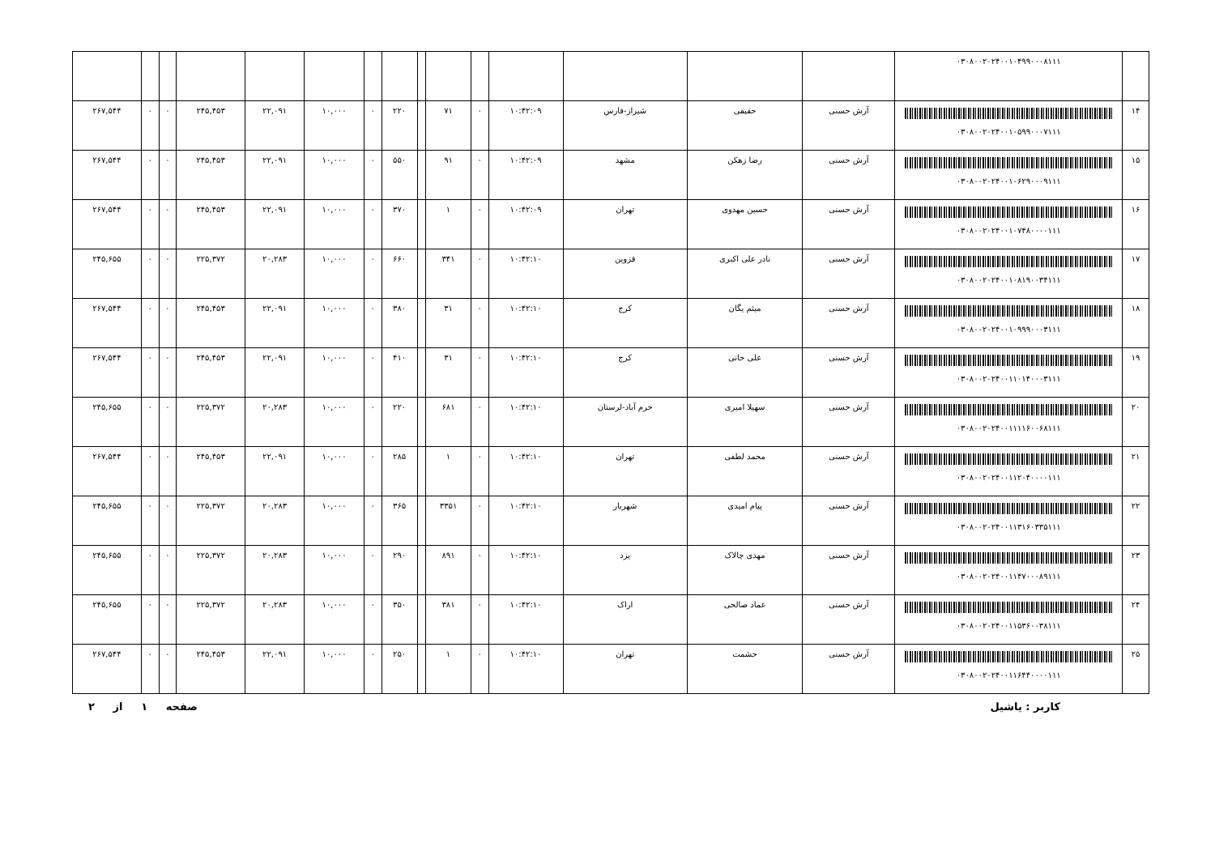| | ۰۳۰۸۰۰۲۰۲۴۰۰۱۰۴۹۹۰۰۰۸۱۱۱ | | | | | | | | | | | | | | | |
| ۱۴ | ۰۳۰۸۰۰۲۰۲۴۰۰۱۰۵۹۹۰۰۰۷۱۱۱ | آرش حسنی | حقیقی | شیراز-فارس | ۱۰:۴۲:۰۹ | ۰ | ۷۱ | | ۲۲۰ | ۰ | ۱۰,۰۰۰ | ۲۲,۰۹۱ | ۲۴۵,۴۵۳ | ۰ | ۰ | ۲۶۷,۵۴۴ |
| ۱۵ | ۰۳۰۸۰۰۲۰۲۴۰۰۱۰۶۲۹۰۰۰۹۱۱۱ | آرش حسنی | رضا زهکن | مشهد | ۱۰:۴۲:۰۹ | ۰ | ۹۱ | | ۵۵۰ | ۰ | ۱۰,۰۰۰ | ۲۲,۰۹۱ | ۲۴۵,۴۵۳ | ۰ | ۰ | ۲۶۷,۵۴۴ |
| ۱۶ | ۰۳۰۸۰۰۲۰۲۴۰۰۱۰۷۴۸۰۰۰۰۱۱۱ | آرش حسنی | حسین مهدوی | تهران | ۱۰:۴۲:۰۹ | ۰ | ۱ | | ۳۷۰ | ۰ | ۱۰,۰۰۰ | ۲۲,۰۹۱ | ۲۴۵,۴۵۳ | ۰ | ۰ | ۲۶۷,۵۴۴ |
| ۱۷ | ۰۳۰۸۰۰۲۰۲۴۰۰۱۰۸۱۹۰۰۳۴۱۱۱ | آرش حسنی | نادر علی اکبری | قزوین | ۱۰:۴۲:۱۰ | ۰ | ۳۴۱ | | ۶۶۰ | ۰ | ۱۰,۰۰۰ | ۲۰,۲۸۳ | ۲۲۵,۳۷۲ | ۰ | ۰ | ۲۴۵,۶۵۵ |
| ۱۸ | ۰۳۰۸۰۰۲۰۲۴۰۰۱۰۹۹۹۰۰۰۳۱۱۱ | آرش حسنی | میثم یگان | کرج | ۱۰:۴۲:۱۰ | ۰ | ۳۱ | | ۳۸۰ | ۰ | ۱۰,۰۰۰ | ۲۲,۰۹۱ | ۲۴۵,۴۵۳ | ۰ | ۰ | ۲۶۷,۵۴۴ |
| ۱۹ | ۰۳۰۸۰۰۲۰۲۴۰۰۱۱۰۱۴۰۰۰۳۱۱۱ | آرش حسنی | علی خانی | کرج | ۱۰:۴۲:۱۰ | ۰ | ۳۱ | | ۴۱۰ | ۰ | ۱۰,۰۰۰ | ۲۲,۰۹۱ | ۲۴۵,۴۵۳ | ۰ | ۰ | ۲۶۷,۵۴۴ |
| ۲۰ | ۰۳۰۸۰۰۲۰۲۴۰۰۱۱۱۱۶۰۰۶۸۱۱۱ | آرش حسنی | سهیلا امیری | خرم آباد-لرستان | ۱۰:۴۲:۱۰ | ۰ | ۶۸۱ | | ۲۲۰ | ۰ | ۱۰,۰۰۰ | ۲۰,۲۸۳ | ۲۲۵,۳۷۲ | ۰ | ۰ | ۲۴۵,۶۵۵ |
| ۲۱ | ۰۳۰۸۰۰۲۰۲۴۰۰۱۱۲۰۴۰۰۰۰۱۱۱ | آرش حسنی | محمد لطفی | تهران | ۱۰:۴۲:۱۰ | ۰ | ۱ | | ۲۸۵ | ۰ | ۱۰,۰۰۰ | ۲۲,۰۹۱ | ۲۴۵,۴۵۳ | ۰ | ۰ | ۲۶۷,۵۴۴ |
| ۲۲ | ۰۳۰۸۰۰۲۰۲۴۰۰۱۱۳۱۶۰۳۳۵۱۱۱ | آرش حسنی | پیام امیدی | شهریار | ۱۰:۴۲:۱۰ | ۰ | ۳۳۵۱ | | ۳۶۵ | ۰ | ۱۰,۰۰۰ | ۲۰,۲۸۳ | ۲۲۵,۳۷۲ | ۰ | ۰ | ۲۴۵,۶۵۵ |
| ۲۳ | ۰۳۰۸۰۰۲۰۲۴۰۰۱۱۴۷۰۰۰۸۹۱۱۱ | آرش حسنی | مهدی چالاک | یزد | ۱۰:۴۲:۱۰ | ۰ | ۸۹۱ | | ۲۹۰ | ۰ | ۱۰,۰۰۰ | ۲۰,۲۸۳ | ۲۲۵,۳۷۲ | ۰ | ۰ | ۲۴۵,۶۵۵ |
| ۲۴ | ۰۳۰۸۰۰۲۰۲۴۰۰۱۱۵۳۶۰۰۳۸۱۱۱ | آرش حسنی | عماد صالحی | اراک | ۱۰:۴۲:۱۰ | ۰ | ۳۸۱ | | ۳۵۰ | ۰ | ۱۰,۰۰۰ | ۲۰,۲۸۳ | ۲۲۵,۳۷۲ | ۰ | ۰ | ۲۴۵,۶۵۵ |
| ۲۵ | ۰۳۰۸۰۰۲۰۲۴۰۰۱۱۶۴۴۰۰۰۰۱۱۱ | آرش حسنی | حشمت | تهران | ۱۰:۴۲:۱۰ | ۰ | ۱ | | ۲۵۰ | ۰ | ۱۰,۰۰۰ | ۲۲,۰۹۱ | ۲۴۵,۴۵۳ | ۰ | ۰ | ۲۶۷,۵۴۴ |
کاربر : یاشیل صفحه ۱ از ۲